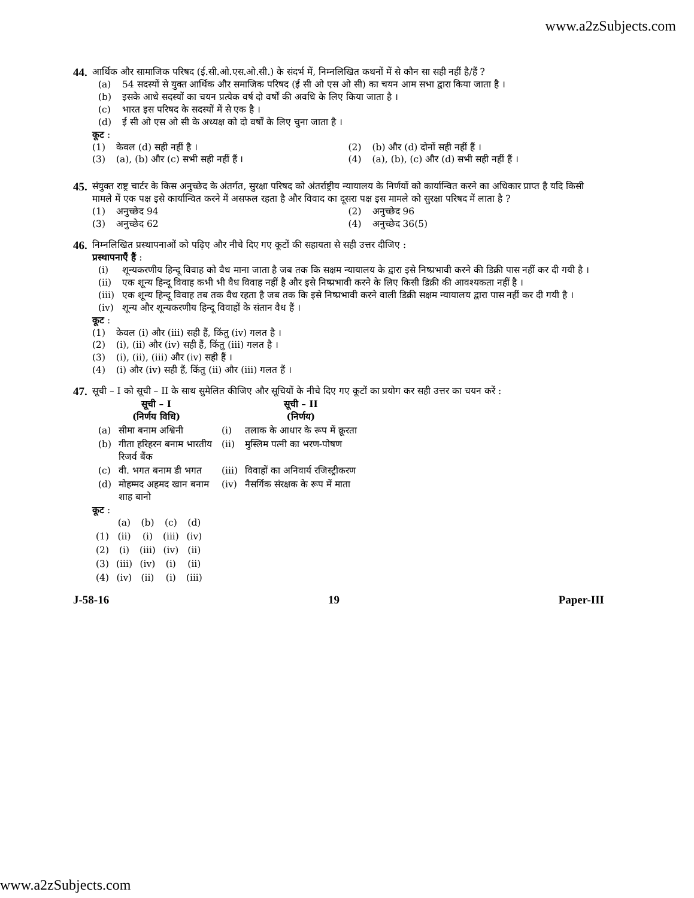www.a2zSubjects.com
44.
आर्थिक और सामाजिक परिषद (ई.सी.ओ.एस.ओ.सी.) के संदर्भ में, निम्नलिखित कथनों में से कौन सा सही नहीं है/हैं ?
(a) 54 सदस्यों से युक्त आर्थिक और समाजिक परिषद (ई सी ओ एस ओ सी) का चयन आम सभा द्वारा किया जाता है ।
(b) इसके आधे सदस्यों का चयन प्रत्येक वर्ष दो वर्षों की अवधि के लिए किया जाता है ।
(c) भारत इस परिषद के सदस्यों में से एक है ।
(d) ई सी ओ एस ओ सी के अध्यक्ष को दो वर्षों के लिए चुना जाता है ।
कूट :
(1) केवल (d) सही नहीं है । (2) (b) और (d) दोनों सही नहीं हैं ।
(3) (a), (b) और (c) सभी सही नहीं हैं ।
(4) (a), (b), (c) और (d) सभी सही नहीं हैं ।
45.
संयुक्त राष्ट्र चार्टर के किस अनुच्छेद के अंतर्गत, सुरक्षा परिषद को अंतर्राष्ट्रीय न्यायालय के निर्णयों को कार्यान्वित करने का अधिकार प्राप्त है यदि किसी मामले में एक पक्ष इसे कार्यान्वित करने में असफल रहता है और विवाद का दूसरा पक्ष इस मामले को सुरक्षा परिषद में लाता है ?
(1) अनुच्छेद 94 (2) अनुच्छेद 96
(3) अनुच्छेद 62 (4) अनुच्छेद 36(5)
46.
निम्नलिखित प्रस्थापनाओं को पढ़िए और नीचे दिए गए कूटों की सहायता से सही उत्तर दीजिए :
प्रस्थापनाएँ हैं :
(i) शून्यकरणीय हिन्दू विवाह को वैध माना जाता है जब तक कि सक्षम न्यायालय के द्वारा इसे निष्प्रभावी करने की डिक्री पास नहीं कर दी गयी है ।
(ii) एक शून्य हिन्दू विवाह कभी भी वैध विवाह नहीं है और इसे निष्प्रभावी करने के लिए किसी डिक्री की आवश्यकता नहीं है ।
(iii) एक शून्य हिन्दू विवाह तब तक वैध रहता है जब तक कि इसे निष्प्रभावी करने वाली डिक्री सक्षम न्यायालय द्वारा पास नहीं कर दी गयी है ।
(iv) शून्य और शून्यकरणीय हिन्दू विवाहों के संतान वैध हैं ।
कूट :
(1) केवल (i) और (iii) सही हैं, किंतु (iv) गलत है ।
(2) (i), (ii) और (iv) सही हैं, किंतु (iii) गलत है ।
(3) (i), (ii), (iii) और (iv) सही हैं ।
(4) (i) और (iv) सही हैं, किंतु (ii) और (iii) गलत हैं ।
47.
सूची – I को सूची – II के साथ सुमेलित कीजिए और सूचियों के नीचे दिए गए कूटों का प्रयोग कर सही उत्तर का चयन करें :
| सूची – I (निर्णय विधि) | | | सूची – II (निर्णय) |
| --- | --- | --- | --- |
| (a) | सीमा बनाम अश्विनी | (i) | तलाक के आधार के रूप में क्रूरता |
| (b) | गीता हरिहरन बनाम भारतीय रिजर्व बैंक | (ii) | मुस्लिम पत्नी का भरण-पोषण |
| (c) | वी. भगत बनाम डी भगत | (iii) | विवाहों का अनिवार्य रजिस्ट्रीकरण |
| (d) | मोहम्मद अहमद खान बनाम शाह बानो | (iv) | नैसर्गिक संरक्षक के रूप में माता |
कूट :
| | (a) | (b) | (c) | (d) |
| (1) | (ii) | (i) | (iii) | (iv) |
| (2) | (i) | (iii) | (iv) | (ii) |
| (3) | (iii) | (iv) | (i) | (ii) |
| (4) | (iv) | (ii) | (i) | (iii) |
J-58-16 19 Paper-III
www.a2zSubjects.com